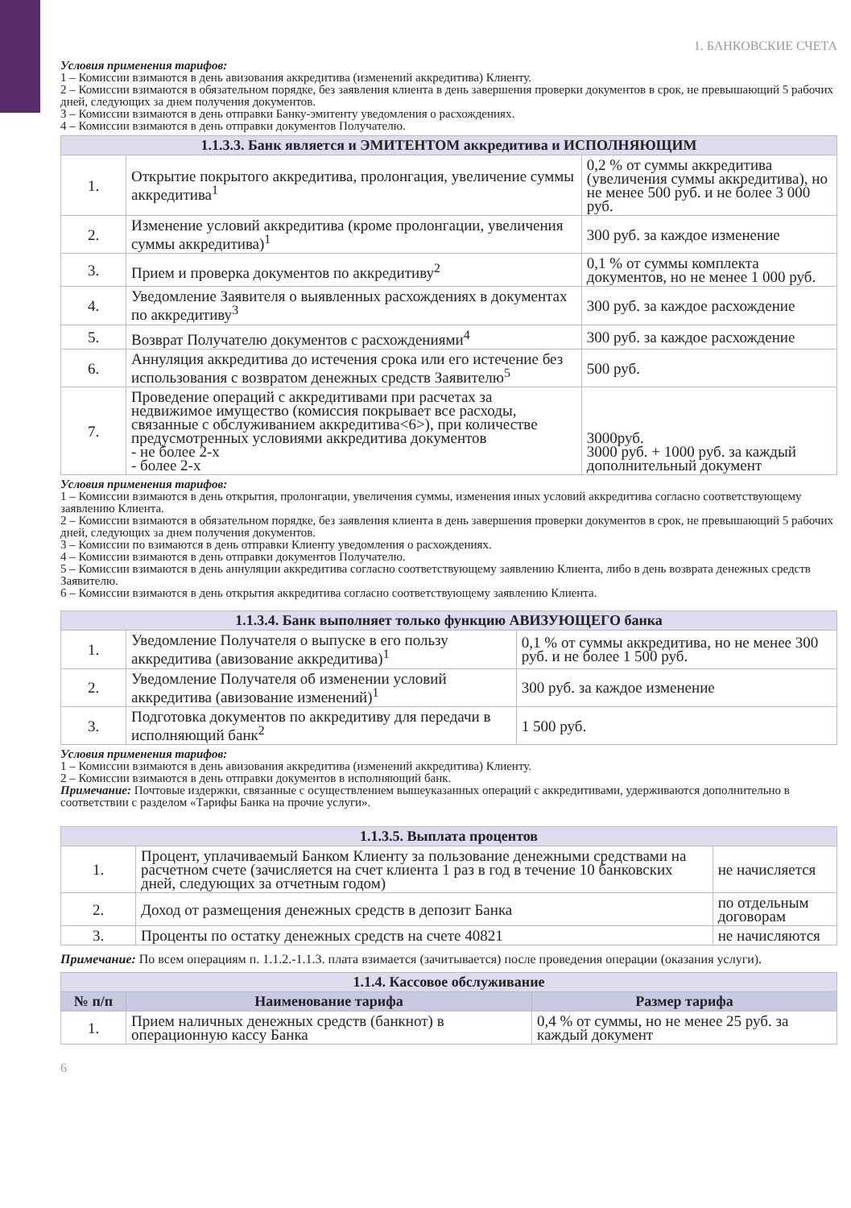1. БАНКОВСКИЕ СЧЕТА
Условия применения тарифов:
1 – Комиссии взимаются в день авизования аккредитива (изменений аккредитива) Клиенту.
2 – Комиссии взимаются в обязательном порядке, без заявления клиента в день завершения проверки документов в срок, не превышающий 5 рабочих дней, следующих за днем получения документов.
3 – Комиссии взимаются в день отправки Банку-эмитенту уведомления о расхождениях.
4 – Комиссии взимаются в день отправки документов Получателю.
| 1.1.3.3. Банк является и ЭМИТЕНТОМ аккредитива и ИСПОЛНЯЮЩИМ | | |
| --- | --- | --- |
| 1. | Открытие покрытого аккредитива, пролонгация, увеличение суммы аккредитива<sup>1</sup> | 0,2 % от суммы аккредитива (увеличения суммы аккредитива), но не менее 500 руб. и не более 3 000 руб. |
| 2. | Изменение условий аккредитива (кроме пролонгации, увеличения суммы аккредитива)<sup>1</sup> | 300 руб. за каждое изменение |
| 3. | Прием и проверка документов по аккредитиву<sup>2</sup> | 0,1 % от суммы комплекта документов, но не менее 1 000 руб. |
| 4. | Уведомление Заявителя о выявленных расхождениях в документах по аккредитиву<sup>3</sup> | 300 руб. за каждое расхождение |
| 5. | Возврат Получателю документов с расхождениями<sup>4</sup> | 300 руб. за каждое расхождение |
| 6. | Аннуляция аккредитива до истечения срока или его истечение без использования с возвратом денежных средств Заявителю<sup>5</sup> | 500 руб. |
| 7. | Проведение операций с аккредитивами при расчетах за недвижимое имущество (комиссия покрывает все расходы, связанные с обслуживанием аккредитива<6>), при количестве предусмотренных условиями аккредитива документов - не более 2-х - более 2-х | 3000руб. 3000 руб. + 1000 руб. за каждый дополнительный документ |
Условия применения тарифов:
1 – Комиссии взимаются в день открытия, пролонгации, увеличения суммы, изменения иных условий аккредитива согласно соответствующему заявлению Клиента.
2 – Комиссии взимаются в обязательном порядке, без заявления клиента в день завершения проверки документов в срок, не превышающий 5 рабочих дней, следующих за днем получения документов.
3 – Комиссии по взимаются в день отправки Клиенту уведомления о расхождениях.
4 – Комиссии взимаются в день отправки документов Получателю.
5 – Комиссии взимаются в день аннуляции аккредитива согласно соответствующему заявлению Клиента, либо в день возврата денежных средств Заявителю.
6 – Комиссии взимаются в день открытия аккредитива согласно соответствующему заявлению Клиента.
| 1.1.3.4. Банк выполняет только функцию АВИЗУЮЩЕГО банка | | |
| --- | --- | --- |
| 1. | Уведомление Получателя о выпуске в его пользу аккредитива (авизование аккредитива)<sup>1</sup> | 0,1 % от суммы аккредитива, но не менее 300 руб. и не более 1 500 руб. |
| 2. | Уведомление Получателя об изменении условий аккредитива (авизование изменений)<sup>1</sup> | 300 руб. за каждое изменение |
| 3. | Подготовка документов по аккредитиву для передачи в исполняющий банк<sup>2</sup> | 1 500 руб. |
Условия применения тарифов:
1 – Комиссии взимаются в день авизования аккредитива (изменений аккредитива) Клиенту.
2 – Комиссии взимаются в день отправки документов в исполняющий банк.
Примечание: Почтовые издержки, связанные с осуществлением вышеуказанных операций с аккредитивами, удерживаются дополнительно в соответствии с разделом «Тарифы Банка на прочие услуги».
| 1.1.3.5. Выплата процентов | | |
| --- | --- | --- |
| 1. | Процент, уплачиваемый Банком Клиенту за пользование денежными средствами на расчетном счете (зачисляется на счет клиента 1 раз в год в течение 10 банковских дней, следующих за отчетным годом) | не начисляется |
| 2. | Доход от размещения денежных средств в депозит Банка | по отдельным договорам |
| 3. | Проценты по остатку денежных средств на счете 40821 | не начисляются |
Примечание: По всем операциям п. 1.1.2.-1.1.3. плата взимается (зачитывается) после проведения операции (оказания услуги).
| 1.1.4. Кассовое обслуживание | | |
| --- | --- | --- |
| № п/п | Наименование тарифа | Размер тарифа |
| 1. | Прием наличных денежных средств (банкнот) в операционную кассу Банка | 0,4 % от суммы, но не менее 25 руб. за каждый документ |
6